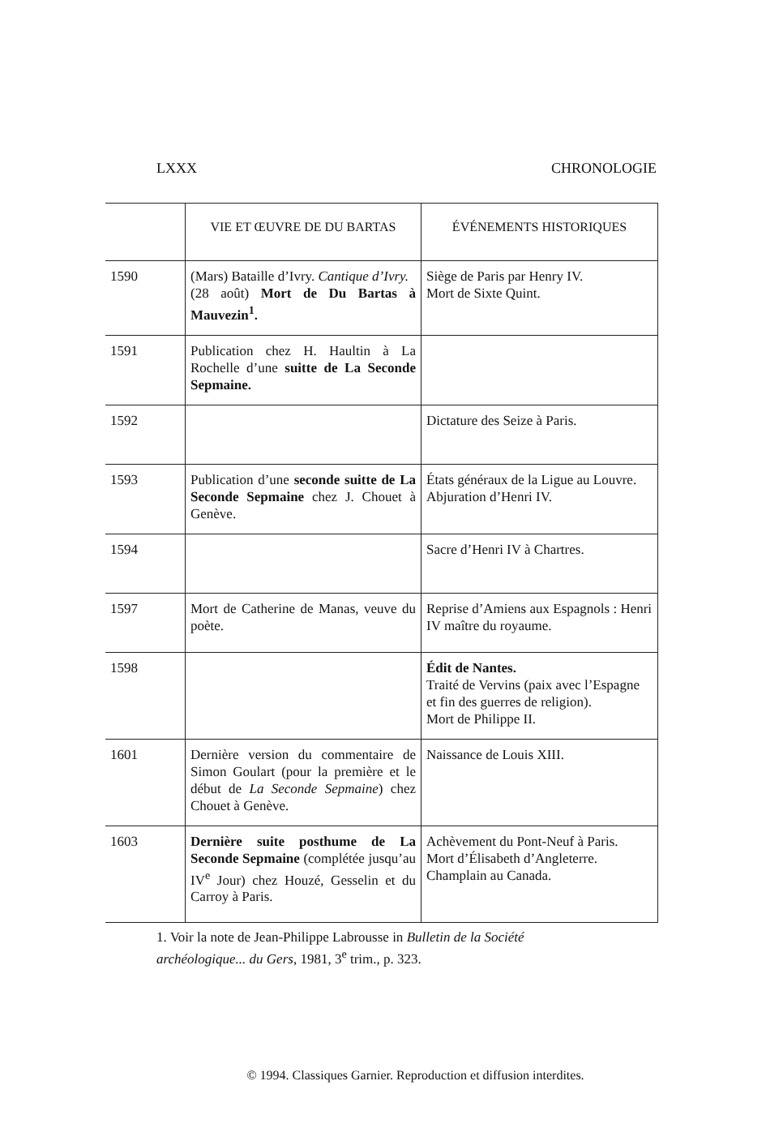LXXX CHRONOLOGIE
| | VIE ET ŒUVRE DE DU BARTAS | ÉVÉNEMENTS HISTORIQUES |
| --- | --- | --- |
| 1590 | (Mars) Bataille d’Ivry. Cantique d’Ivry. (28 août) Mort de Du Bartas à Mauvezin<sup>1</sup>. | Siège de Paris par Henry IV. Mort de Sixte Quint. |
| 1591 | Publication chez H. Haultin à La Rochelle d’une suitte de La Seconde Sepmaine. | |
| 1592 | | Dictature des Seize à Paris. |
| 1593 | Publication d’une seconde suitte de La Seconde Sepmaine chez J. Chouet à Genève. | États généraux de la Ligue au Louvre. Abjuration d’Henri IV. |
| 1594 | | Sacre d’Henri IV à Chartres. |
| 1597 | Mort de Catherine de Manas, veuve du poète. | Reprise d’Amiens aux Espagnols : Henri IV maître du royaume. |
| 1598 | | Édit de Nantes. Traité de Vervins (paix avec l’Espagne et fin des guerres de religion). Mort de Philippe II. |
| 1601 | Dernière version du commentaire de Simon Goulart (pour la première et le début de La Seconde Sepmaine ) chez Chouet à Genève. | Naissance de Louis XIII. |
| 1603 | Dernière suite posthume de La Seconde Sepmaine (complétée jusqu’au IV<sup>e</sup> Jour) chez Houzé, Gesselin et du Carroy à Paris. | Achèvement du Pont-Neuf à Paris. Mort d’Élisabeth d’Angleterre. Champlain au Canada. |
1. Voir la note de Jean-Philippe Labrousse in Bulletin de la Société archéologique... du Gers, 1981, 3<sup>e</sup> trim., p. 323.
© 1994. Classiques Garnier. Reproduction et diffusion interdites.